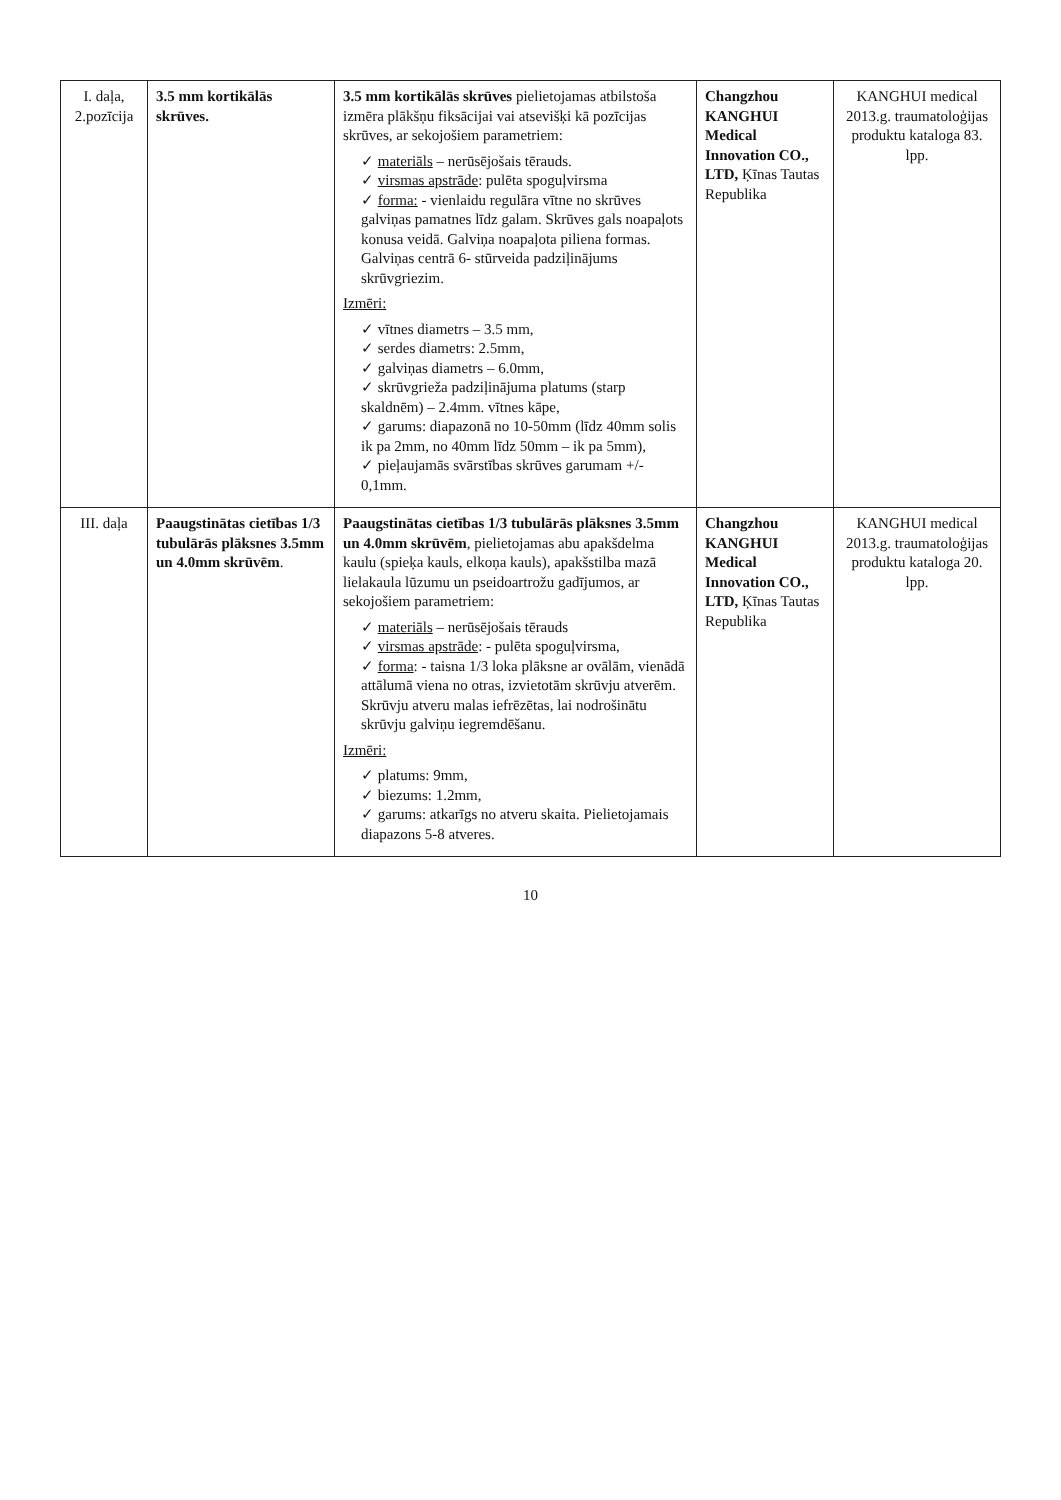| I. daļa, 2.pozīcija | 3.5 mm kortikālās skrūves. | 3.5 mm kortikālās skrūves pielietojamas atbilstoša izmēra plākšņu fiksācijai vai atsevišķi kā pozīcijas skrūves, ar sekojošiem parametriem: ✓ materiāls – nerūsējošais tērauds. ✓ virsmas apstrāde : pulēta spoguļvirsma ✓ forma: - vienlaidu regulāra vītne no skrūves galviņas pamatnes līdz galam. Skrūves gals noapaļots konusa veidā. Galviņa noapaļota piliena formas. Galviņas centrā 6- stūrveida padziļinājums skrūvgriezim. Izmēri: ✓ vītnes diametrs – 3.5 mm, ✓ serdes diametrs: 2.5mm, ✓ galviņas diametrs – 6.0mm, ✓ skrūvgrieža padziļinājuma platums (starp skaldnēm) – 2.4mm. vītnes kāpe, ✓ garums: diapazonā no 10-50mm (līdz 40mm solis ik pa 2mm, no 40mm līdz 50mm – ik pa 5mm), ✓ pieļaujamās svārstības skrūves garumam +/- 0,1mm. | Changzhou KANGHUI Medical Innovation CO., LTD, Ķīnas Tautas Republika | KANGHUI medical 2013.g. traumatoloģijas produktu kataloga 83. lpp. |
| III. daļa | Paaugstinātas cietības 1/3 tubulārās plāksnes 3.5mm un 4.0mm skrūvēm . | Paaugstinātas cietības 1/3 tubulārās plāksnes 3.5mm un 4.0mm skrūvēm , pielietojamas abu apakšdelma kaulu (spieķa kauls, elkoņa kauls), apakšstilba mazā lielakaula lūzumu un pseidoartrožu gadījumos, ar sekojošiem parametriem: ✓ materiāls – nerūsējošais tērauds ✓ virsmas apstrāde : - pulēta spoguļvirsma, ✓ forma : - taisna 1/3 loka plāksne ar ovālām, vienādā attālumā viena no otras, izvietotām skrūvju atverēm. Skrūvju atveru malas iefrēzētas, lai nodrošinātu skrūvju galviņu iegremdēšanu. Izmēri: ✓ platums: 9mm, ✓ biezums: 1.2mm, ✓ garums: atkarīgs no atveru skaita. Pielietojamais diapazons 5-8 atveres. | Changzhou KANGHUI Medical Innovation CO., LTD, Ķīnas Tautas Republika | KANGHUI medical 2013.g. traumatoloģijas produktu kataloga 20. lpp. |
10